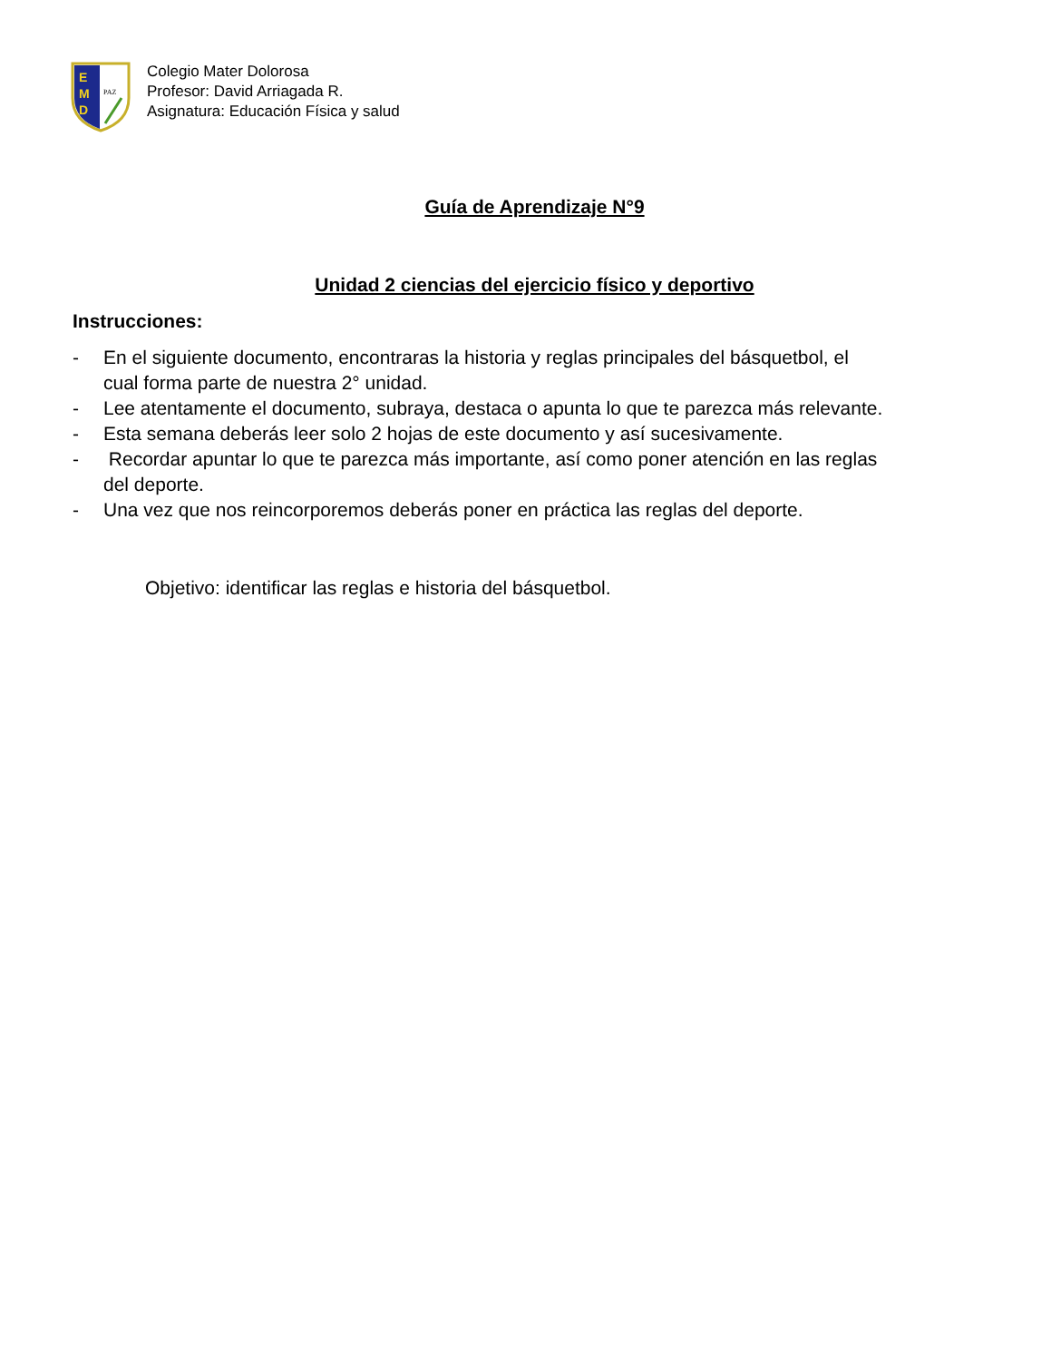E
M
D
PAZ
Colegio Mater Dolorosa
Profesor: David Arriagada R.
Asignatura: Educación Física y salud
Guía de Aprendizaje N°9
Unidad 2 ciencias del ejercicio físico y deportivo
Instrucciones:
- En el siguiente documento, encontraras la historia y reglas principales del básquetbol, el cual forma parte de nuestra 2° unidad.
- Lee atentamente el documento, subraya, destaca o apunta lo que te parezca más relevante.
- Esta semana deberás leer solo 2 hojas de este documento y así sucesivamente.
- Recordar apuntar lo que te parezca más importante, así como poner atención en las reglas del deporte.
- Una vez que nos reincorporemos deberás poner en práctica las reglas del deporte.
Objetivo: identificar las reglas e historia del básquetbol.